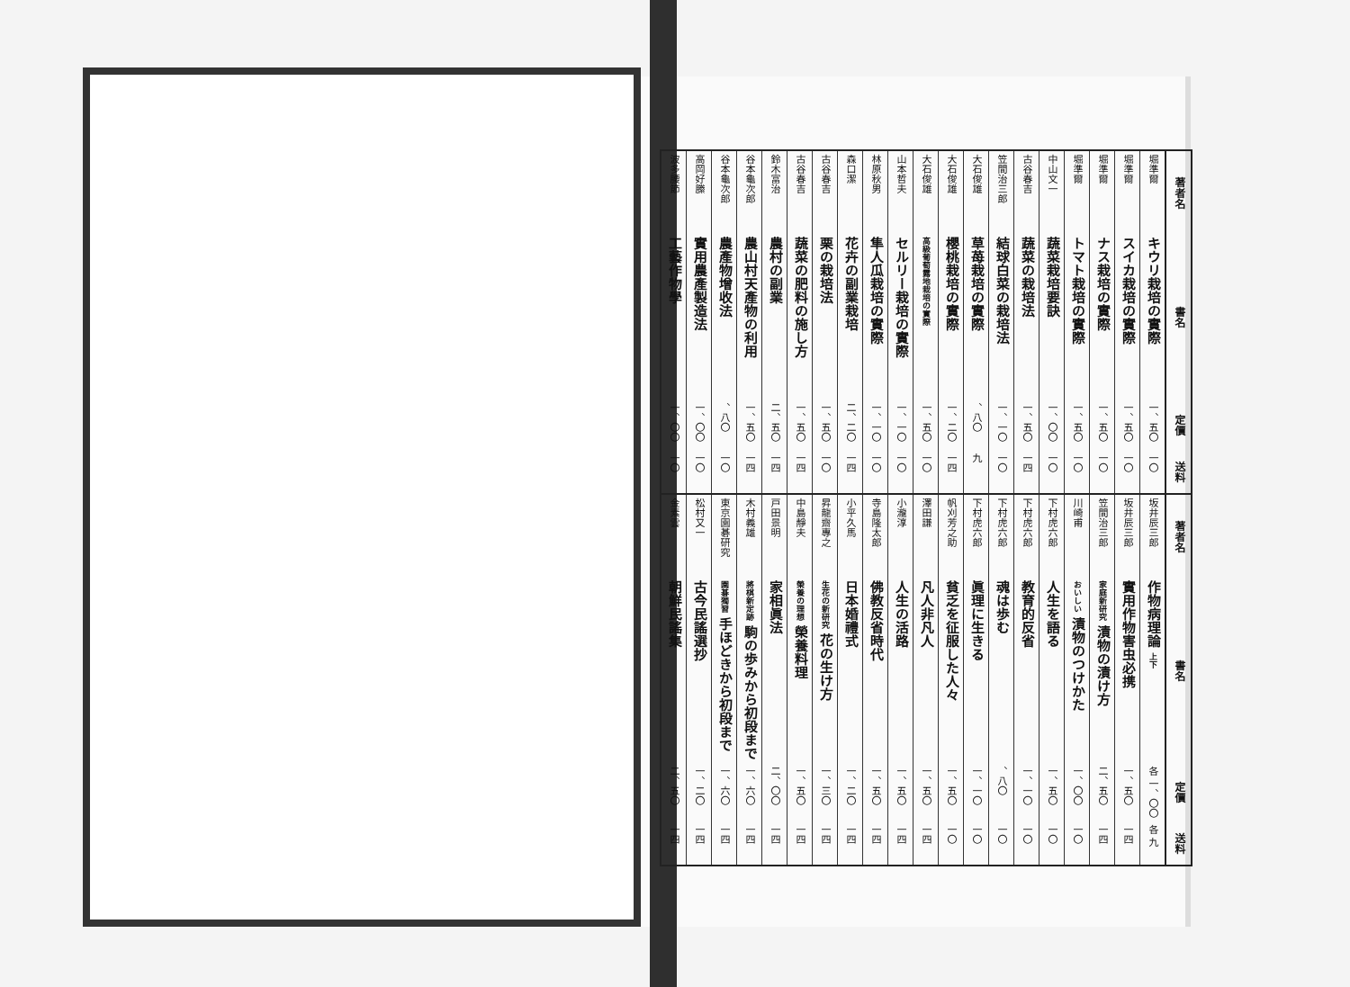| 著者名 | 書名 | 定價 | 送料 |
| --- | --- | --- | --- |
| 堀準爾 | キウリ栽培の實際 | 一、五〇 | 一〇 |
| 堀準爾 | スイカ栽培の實際 | 一、五〇 | 一〇 |
| 堀準爾 | ナス栽培の實際 | 一、五〇 | 一〇 |
| 堀準爾 | トマト栽培の實際 | 一、五〇 | 一〇 |
| 中山文一 | 蔬菜栽培要訣 | 一、〇〇 | 一〇 |
| 古谷春吉 | 蔬菜の栽培法 | 一、五〇 | 一四 |
| 笠間治三郎 | 結球白菜の栽培法 | 一、一〇 | 一〇 |
| 大石俊雄 | 草苺栽培の實際 | 、八〇 | 九 |
| 大石俊雄 | 櫻桃栽培の實際 | 一、二〇 | 一四 |
| 大石俊雄 | 高級葡萄露地栽培の實際 | 一、五〇 | 一〇 |
| 山本哲夫 | セルリー栽培の實際 | 一、一〇 | 一〇 |
| 林原秋男 | 隼人瓜栽培の實際 | 一、一〇 | 一〇 |
| 森口潔 | 花卉の副業栽培 | 二、二〇 | 一四 |
| 古谷春吉 | 栗の栽培法 | 一、五〇 | 一〇 |
| 古谷春吉 | 蔬菜の肥料の施し方 | 一、五〇 | 一四 |
| 鈴木富治 | 農村の副業 | 二、五〇 | 一四 |
| 谷本龜次郎 | 農山村天產物の利用 | 一、五〇 | 一四 |
| 谷本龜次郎 | 農產物增收法 | 、八〇 | 一〇 |
| 高岡好縢 | 實用農產製造法 | 一、〇〇 | 一〇 |
| 波多腰節 | 工藝作物學 | 一、〇〇 | 一〇 |
| 著者名 | 書名 | 定價 | 送料 |
| --- | --- | --- | --- |
| 坂井辰三郎 | 作物病理論 上下 | 各 一、〇〇 | 各 九 |
| 坂井辰三郎 | 實用作物害虫必携 | 一、五〇 | 一四 |
| 笠間治三郎 | 家庭新研究 漬物の漬け方 | 二、五〇 | 一四 |
| 川崎甫 | おいしい 漬物のつけかた | 一、〇〇 | 一〇 |
| 下村虎六郎 | 人生を語る | 一、五〇 | 一〇 |
| 下村虎六郎 | 教育的反省 | 一、一〇 | 一〇 |
| 下村虎六郎 | 魂は歩む | 、八〇 | 一〇 |
| 下村虎六郎 | 眞理に生きる | 一、一〇 | 一〇 |
| 帆刈芳之助 | 貧乏を征服した人々 | 一、五〇 | 一〇 |
| 澤田謙 | 凡人非凡人 | 一、五〇 | 一四 |
| 小瀧淳 | 人生の活路 | 一、五〇 | 一四 |
| 寺島隆太郎 | 佛教反省時代 | 一、五〇 | 一四 |
| 小平久馬 | 日本婚禮式 | 一、二〇 | 一四 |
| 昇龍齋專之 | 生花の新研究 花の生け方 | 一、三〇 | 一四 |
| 中島靜夫 | 榮養の理想 榮養料理 | 一、五〇 | 一四 |
| 戸田景明 | 家相眞法 | 二、〇〇 | 一四 |
| 木村義雄 | 將棋新定跡 駒の歩みから初段まで | 一、六〇 | 一四 |
| 東京園碁研究 | 園碁獨習 手ほどきから初段まで | 一、六〇 | 一四 |
| 松村又一 | 古今民謠選抄 | 一、二〇 | 一四 |
| 金素雲 | 朝鮮民謠集 | 二、五〇 | 一四 |